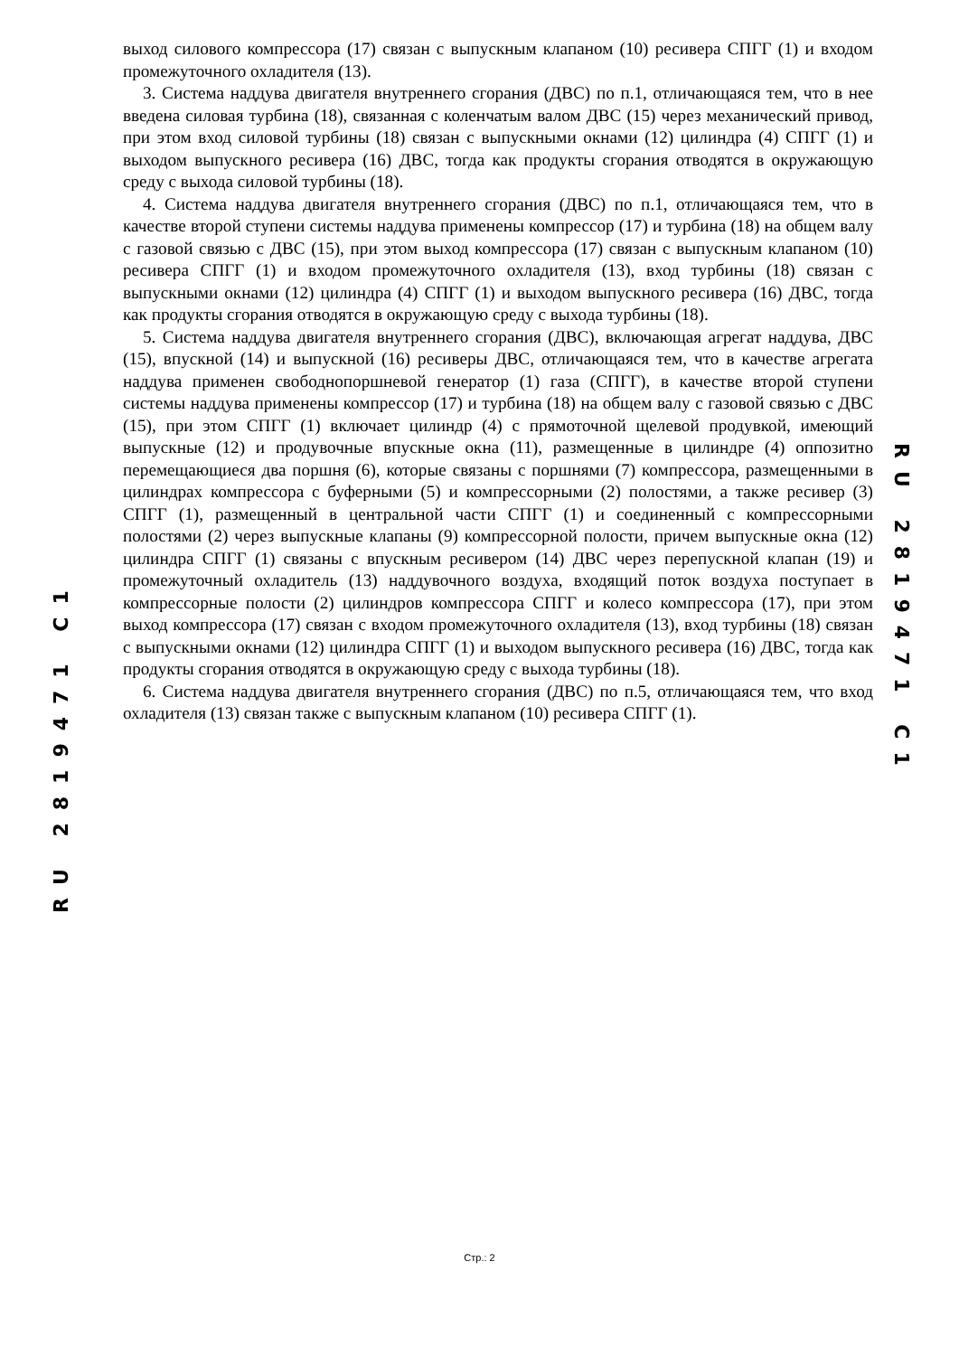выход силового компрессора (17) связан с выпускным клапаном (10) ресивера СПГГ (1) и входом промежуточного охладителя (13).
3. Система наддува двигателя внутреннего сгорания (ДВС) по п.1, отличающаяся тем, что в нее введена силовая турбина (18), связанная с коленчатым валом ДВС (15) через механический привод, при этом вход силовой турбины (18) связан с выпускными окнами (12) цилиндра (4) СПГГ (1) и выходом выпускного ресивера (16) ДВС, тогда как продукты сгорания отводятся в окружающую среду с выхода силовой турбины (18).
4. Система наддува двигателя внутреннего сгорания (ДВС) по п.1, отличающаяся тем, что в качестве второй ступени системы наддува применены компрессор (17) и турбина (18) на общем валу с газовой связью с ДВС (15), при этом выход компрессора (17) связан с выпускным клапаном (10) ресивера СПГГ (1) и входом промежуточного охладителя (13), вход турбины (18) связан с выпускными окнами (12) цилиндра (4) СПГГ (1) и выходом выпускного ресивера (16) ДВС, тогда как продукты сгорания отводятся в окружающую среду с выхода турбины (18).
5. Система наддува двигателя внутреннего сгорания (ДВС), включающая агрегат наддува, ДВС (15), впускной (14) и выпускной (16) ресиверы ДВС, отличающаяся тем, что в качестве агрегата наддува применен свободнопоршневой генератор (1) газа (СПГГ), в качестве второй ступени системы наддува применены компрессор (17) и турбина (18) на общем валу с газовой связью с ДВС (15), при этом СПГГ (1) включает цилиндр (4) с прямоточной щелевой продувкой, имеющий выпускные (12) и продувочные впускные окна (11), размещенные в цилиндре (4) оппозитно перемещающиеся два поршня (6), которые связаны с поршнями (7) компрессора, размещенными в цилиндрах компрессора с буферными (5) и компрессорными (2) полостями, а также ресивер (3) СПГГ (1), размещенный в центральной части СПГГ (1) и соединенный с компрессорными полостями (2) через выпускные клапаны (9) компрессорной полости, причем выпускные окна (12) цилиндра СПГГ (1) связаны с впускным ресивером (14) ДВС через перепускной клапан (19) и промежуточный охладитель (13) наддувочного воздуха, входящий поток воздуха поступает в компрессорные полости (2) цилиндров компрессора СПГГ и колесо компрессора (17), при этом выход компрессора (17) связан с входом промежуточного охладителя (13), вход турбины (18) связан с выпускными окнами (12) цилиндра СПГГ (1) и выходом выпускного ресивера (16) ДВС, тогда как продукты сгорания отводятся в окружающую среду с выхода турбины (18).
6. Система наддува двигателя внутреннего сгорания (ДВС) по п.5, отличающаяся тем, что вход охладителя (13) связан также с выпускным клапаном (10) ресивера СПГГ (1).
RU 2819471 C1
RU 2819471 C1
Стр.: 2